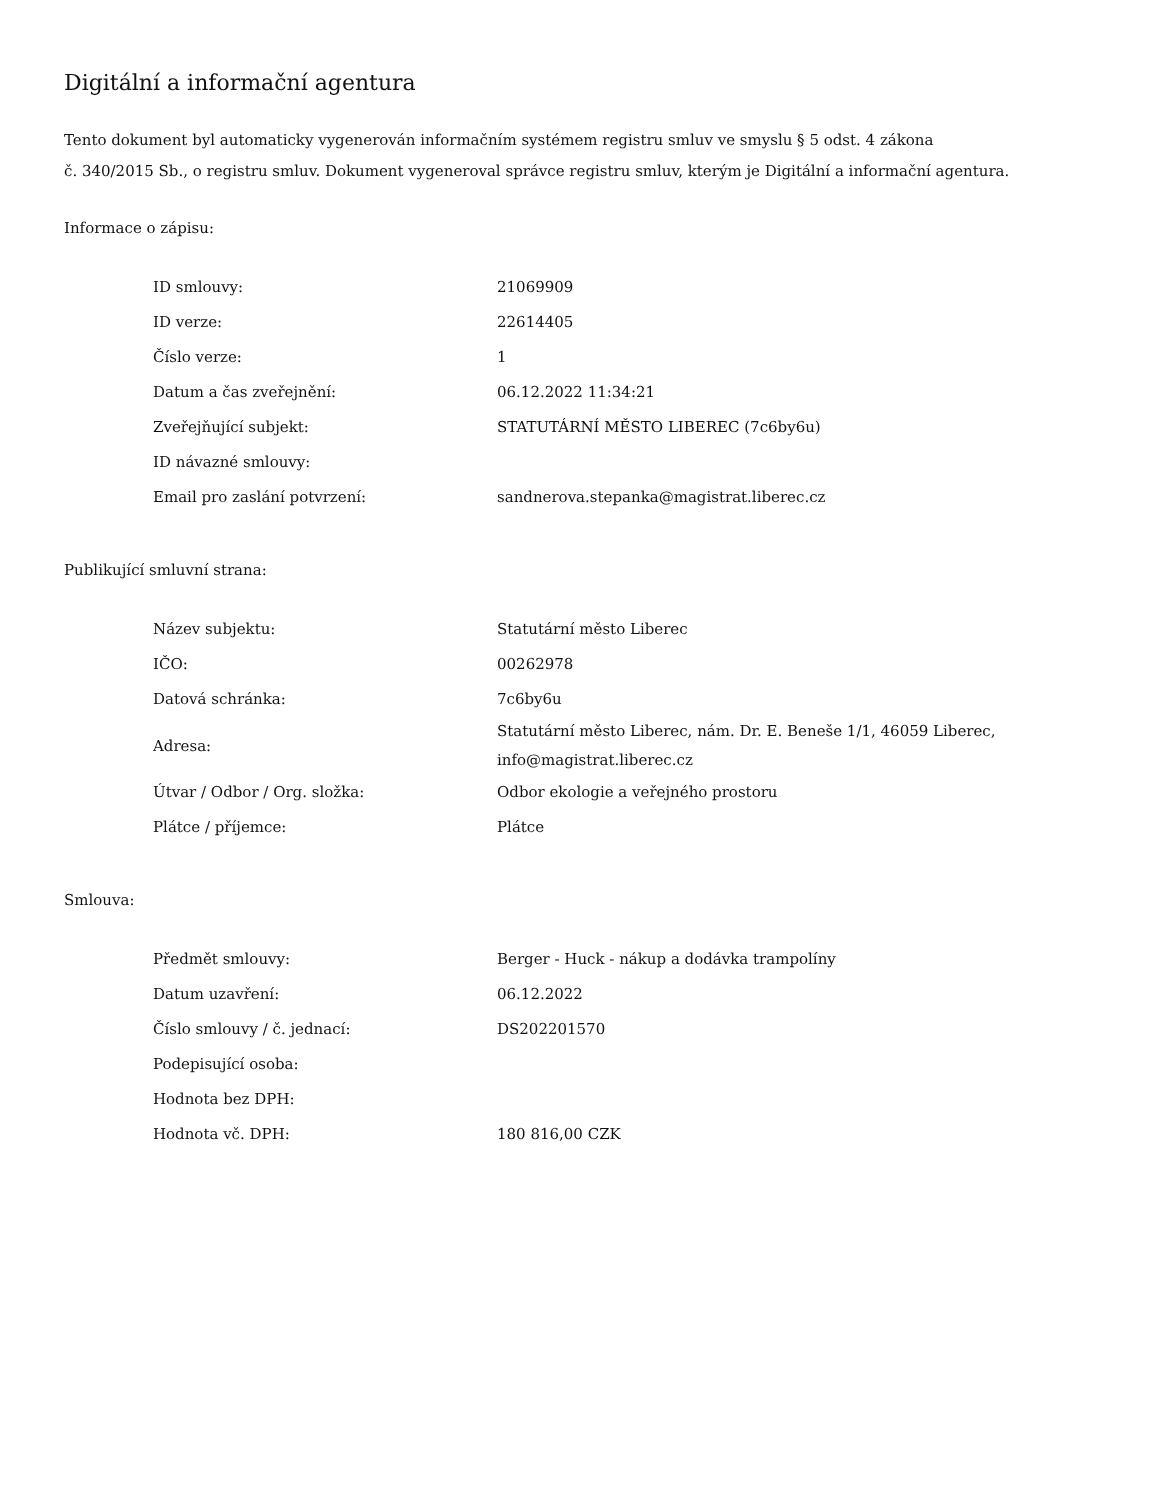Digitální a informační agentura
Tento dokument byl automaticky vygenerován informačním systémem registru smluv ve smyslu § 5 odst. 4 zákona
č. 340/2015 Sb., o registru smluv. Dokument vygeneroval správce registru smluv, kterým je Digitální a informační agentura.
Informace o zápisu:
| ID smlouvy: | 21069909 |
| ID verze: | 22614405 |
| Číslo verze: | 1 |
| Datum a čas zveřejnění: | 06.12.2022 11:34:21 |
| Zveřejňující subjekt: | STATUTÁRNÍ MĚSTO LIBEREC (7c6by6u) |
| ID návazné smlouvy: | |
| Email pro zaslání potvrzení: | sandnerova.stepanka@magistrat.liberec.cz |
Publikující smluvní strana:
| Název subjektu: | Statutární město Liberec |
| IČO: | 00262978 |
| Datová schránka: | 7c6by6u |
| Adresa: | Statutární město Liberec, nám. Dr. E. Beneše 1/1, 46059 Liberec, info@magistrat.liberec.cz |
| Útvar / Odbor / Org. složka: | Odbor ekologie a veřejného prostoru |
| Plátce / příjemce: | Plátce |
Smlouva:
| Předmět smlouvy: | Berger - Huck - nákup a dodávka trampolíny |
| Datum uzavření: | 06.12.2022 |
| Číslo smlouvy / č. jednací: | DS202201570 |
| Podepisující osoba: | |
| Hodnota bez DPH: | |
| Hodnota vč. DPH: | 180 816,00 CZK |